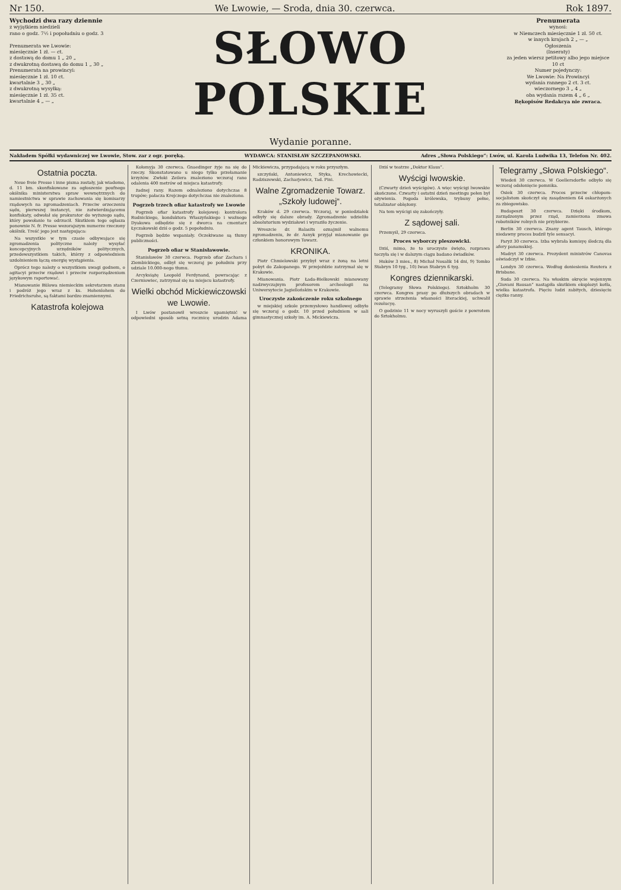Nr 150. We Lwowie, — Sroda, dnia 30. czerwca. Rok 1897.
Wychodzi dwa razy dziennie
z wyjątkiem niedzieli
rano o godz. 7½ i popołudniu o godz. 3
Prenumerata we Lwowie:
miesięcznie 1 zł. — ct.
z dostawą do domu 1 „ 20 „
z dwukrotną dostawą do domu 1 „ 30 „
Prenumerata na prowincyi:
miesięcznie 1 zł. 10 ct.
kwartalnie 3 „ 30 „
z dwukrotną wysyłką:
miesięcznie 1 zł. 35 ct.
kwartalnie 4 „ — „
SŁOWO POLSKIE
Wydanie poranne.
Prenumerata
wynosi:
w Niemczech miesięcznie 1 zł. 50 ct.
w innych krajach 2 „ — „
Ogłoszenia
(Inseraty)
za jeden wiersz petitowy albo jego miejsce 10 ct
Numer pojedynczy:
We Lwowie: Na Prowincyi
wydania rannego 2 ct. 3 ct.
wieczornego 3 „ 4 „
oba wydania razem 4 „ 6 „
Rękopisów Redakcya nie zwraca.
Nakładem Spółki wydawniczej we Lwowie, Stow. zar z ogr. poręką. WYDAWCA: STANISŁAW SZCZEPANOWSKI. Adres „Słowa Polskiego“: Lwów, ul. Karola Ludwika 13, Telefon Nr. 402.
Ostatnia poczta.
Neue freie Presse i inne pisma zostały, jak wiadomo, d. 11 bm. skonfiskowane za ogłoszenie poufnego okólnika ministerstwa spraw wewnętrznych do namiestnictwa w sprawie zachowania się komisarzy rządowych na zgromadzeniach. Przeciw orzeczeniu sądu, pierwszej instancyi, nie zatwierdzającemu konfiskaty, odwołał się prokurator do wyższego sądu, który powołanie to odrzucił. Skutkiem tego ogłasza ponownie N. fr. Presse wezorajszym numerze rzeczony okólnik. Treść jego jest następująca:
Na wszystkie w tym czasie odbywające się zgromadzenia polityczne należy wysyłać koncepcyjnych urzędników politycznych, przedewszystkiem takich, którzy z odpowiedniem uzdolnieniem łączą energię wystąpienia.
Oprócz tego należy o wszystkiem uwagi godnem, o agitacyi przeciw rządowi i przeciw rozporządzeniom językowym raportować.
Mianowanie Bülowa niemieckim sekretarzem stanu i podróż jego wraz z ks. Hohenlohem do Friedrichsruhe, są faktami bardzo znamiennymi.
Katastrofa kolejowa
Kołomyja 30 czerwca. Gnaedinger żyje na się do rzeczy. Skonstatowano u niego tylko przełamanie krzyżów. Zwłoki Zeilera znaleziono wczoraj rano odalenia 400 metrów od miejsca katastrofy.
żadnej rany. Razem odnaleziono dotychczas 8 trupów; pałacza Krejczego dotychczas nie znaleziono.
Pogrzeb trzech ofiar katastrofy we Lwowie
Pogrzeb ofiar katastrofy kolejowej: kontrolora Rudnickiego, konduktora Właszyńskiego i woźnego Dyakowa odbędzie się z dworca na cmentarz Łyczakowski dziś o godz. 5 popołudniu.
Pogrzeb będzie wspaniały. Oczekiwane są tłumy publiczności.
Pogrzeb ofiar w Stanisławowie.
Stanisławów 30 czerwca. Pogrzeb ofiar Zacharа i Ziembickiego, odbył się wczoraj po południu przy udziale 10.000-nego tłumu.
Arcyksiążę Leopold Ferdynand, powracając z Czerniowiec, zatrzymał się na miejscu katastrofy.
Wielki obchód Mickiewiczowski we Lwowie.
I Lwów postanowił wreszcie upamiętnić w odpowiedni sposób setną rocznicę urodzin Adama Mickiewicza, przypadającą w roku przyszłym.
szczyński, Antoniewicz, Styka, Krechowiecki, Radziszewski, Zacharjewicz, Tad. Pini.
Walne Zgromadzenie Towarz. „Szkoły ludowej“.
Kraków d. 29 czerwca. Wczoraj, w poniedziałek odbyły się dalsze obrady. Zgromadzenie udzieliło absolutorium wydziałowi i wyraziło życzenie.
Wreszcie dr. Balasits oznajmił walnemu zgromadzeniu, że dr. Asnyk przyjął mianowanie go członkiem honorowym Towarz.
KRONIKA.
Piotr Chmielowski przybył wraz z żoną na letni pobyt do Zakopanego. W przejeździe zatrzymał się w Krakowie.
Mianowania. Piotr Łada-Bielkowski mianowany nadzwyczajnym profesorem archeologii na Uniwersytecie Jagiellońskim w Krakowie.
Uroczyste zakończenie roku szkolnego
w miejskiej szkole przemysłowo handlowej odbyło się wczoraj o godz. 10 przed południem w sali gimnastycznej szkoły im. A. Mickiewicza.
Dziś w teatrze „Doktor Klaus“.
Wyścigi lwowskie.
(Czwarty dzień wyścigów). A więc wyścigi lwowskie skończone. Czwarty i ostatni dzień meetingu pełen był ożywienia. Pogoda królewska, trybuny pełne, totalizator oblężony.
Na tem wyścigi się zakończyły.
Z sądowej sali.
Przemyśl, 29 czerwca.
Proces wyborczy pleszowicki.
Dziś, mimo, że to uroczyste święto, rozprawa toczyła się i w dalszym ciągu badano świadków.
Huków 3 mies., 8) Michał Nosalik 14 dni, 9) Tomko Stabryn 10 tyg., 10) Iwan Stabryn 6 tyg.
Kongres dziennikarski.
(Telegramy Słowa Polskiego). Sztokholm 30 czerwca. Kongres prasy po dłuższych obradach w sprawie strzeżenia własności literackiej, uchwalił rezolucyę.
O godzinie 11 w nocy wyruszyli goście z powrotem do Sztokholmu.
Telegramy „Słowa Polskiego“.
Wiedeń 30 czerwca. W Goellersdorfie odbyło się wczoraj odsłonięcie pomnika.
Osiek 30 czerwca. Proces przeciw chłopom-socjalistom skończył się zasądzeniem 64 oskarżonych za zbiegowisko.
Budapeszt 30 czerwca. Dzięki środkom, zarządzonym przez rząd, zamierzona zmowa robotników rolnych nie przybierze.
Berlin 30 czerwca. Znany agent Tausch, którego niedawny proces budził tyle sensacyi.
Paryż 30 czerwca. Izba wybrała komisyę śledczą dla afery panamskiej.
Madryt 30 czerwca. Prezydent ministrów Canovas oświadczył w Izbie.
Londyn 30 czerwca. Według doniesienia Reutera z Brisbane.
Suda 30 czerwca. Na włoskim okręcie wojennym „Giovani Bausan“ nastąpiła skutkiem eksplozyi kotła, wielka katastrofa. Pięciu ludzi zabitych, dziesięciu ciężko ranny.